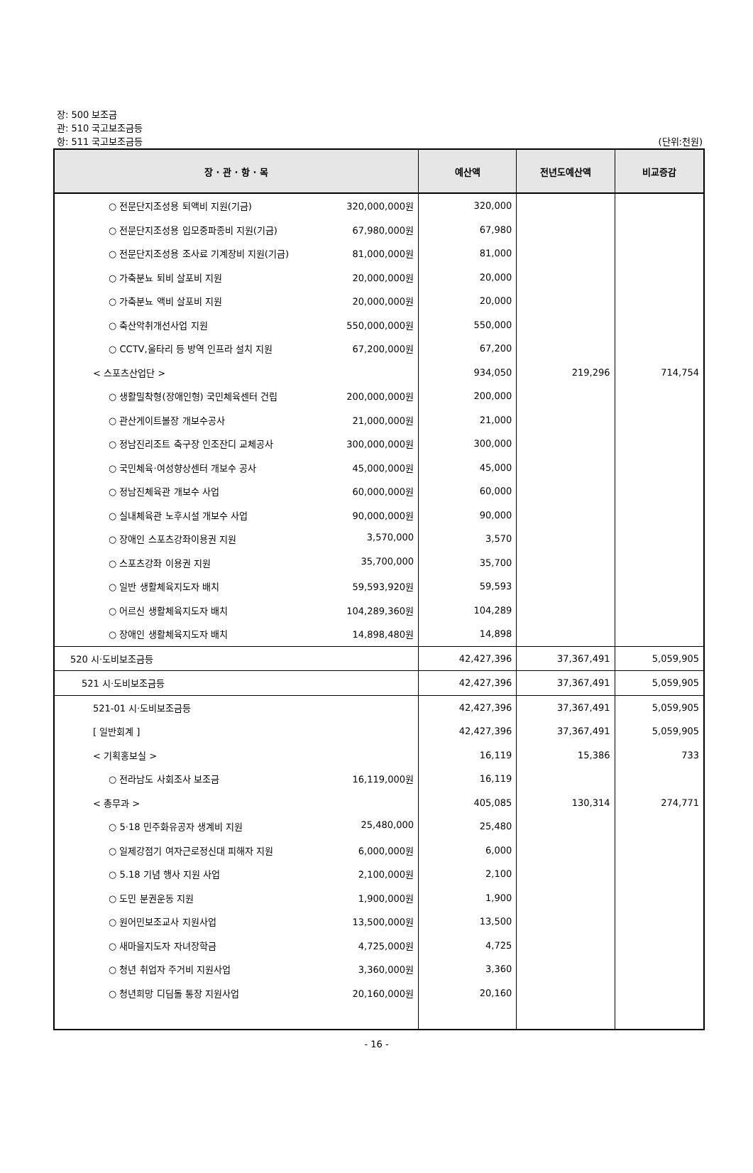장: 500 보조금
관: 510 국고보조금등
항: 511 국고보조금등 (단위:천원)
| 장 · 관 · 항 · 목 | 예산액 | 전년도예산액 | 비교증감 |
| --- | --- | --- | --- |
| ○ 전문단지조성용 퇴액비 지원(기금) 320,000,000원 | 320,000 | | |
| ○ 전문단지조성용 입모중파종비 지원(기금) 67,980,000원 | 67,980 | | |
| ○ 전문단지조성용 조사료 기계장비 지원(기금) 81,000,000원 | 81,000 | | |
| ○ 가축분뇨 퇴비 살포비 지원 20,000,000원 | 20,000 | | |
| ○ 가축분뇨 액비 살포비 지원 20,000,000원 | 20,000 | | |
| ○ 축산악취개선사업 지원 550,000,000원 | 550,000 | | |
| ○ CCTV,울타리 등 방역 인프라 설치 지원 67,200,000원 | 67,200 | | |
| < 스포츠산업단 > | 934,050 | 219,296 | 714,754 |
| ○ 생활밀착형(장애인형) 국민체육센터 건립 200,000,000원 | 200,000 | | |
| ○ 관산게이트볼장 개보수공사 21,000,000원 | 21,000 | | |
| ○ 정남진리조트 축구장 인조잔디 교체공사 300,000,000원 | 300,000 | | |
| ○ 국민체육·여성향상센터 개보수 공사 45,000,000원 | 45,000 | | |
| ○ 정남진체육관 개보수 사업 60,000,000원 | 60,000 | | |
| ○ 실내체육관 노후시설 개보수 사업 90,000,000원 | 90,000 | | |
| ○ 장애인 스포츠강좌이용권 지원 3,570,000 | 3,570 | | |
| ○ 스포츠강좌 이용권 지원 35,700,000 | 35,700 | | |
| ○ 일반 생활체육지도자 배치 59,593,920원 | 59,593 | | |
| ○ 어르신 생활체육지도자 배치 104,289,360원 | 104,289 | | |
| ○ 장애인 생활체육지도자 배치 14,898,480원 | 14,898 | | |
| 520 시·도비보조금등 | 42,427,396 | 37,367,491 | 5,059,905 |
| 521 시·도비보조금등 | 42,427,396 | 37,367,491 | 5,059,905 |
| 521-01 시·도비보조금등 | 42,427,396 | 37,367,491 | 5,059,905 |
| [ 일반회계 ] | 42,427,396 | 37,367,491 | 5,059,905 |
| < 기획홍보실 > | 16,119 | 15,386 | 733 |
| ○ 전라남도 사회조사 보조금 16,119,000원 | 16,119 | | |
| < 총무과 > | 405,085 | 130,314 | 274,771 |
| ○ 5·18 민주화유공자 생계비 지원 25,480,000 | 25,480 | | |
| ○ 일제강점기 여자근로정신대 피해자 지원 6,000,000원 | 6,000 | | |
| ○ 5.18 기념 행사 지원 사업 2,100,000원 | 2,100 | | |
| ○ 도민 분권운동 지원 1,900,000원 | 1,900 | | |
| ○ 원어민보조교사 지원사업 13,500,000원 | 13,500 | | |
| ○ 새마을지도자 자녀장학금 4,725,000원 | 4,725 | | |
| ○ 청년 취업자 주거비 지원사업 3,360,000원 | 3,360 | | |
| ○ 청년희망 디딤돌 통장 지원사업 20,160,000원 | 20,160 | | |
- 16 -